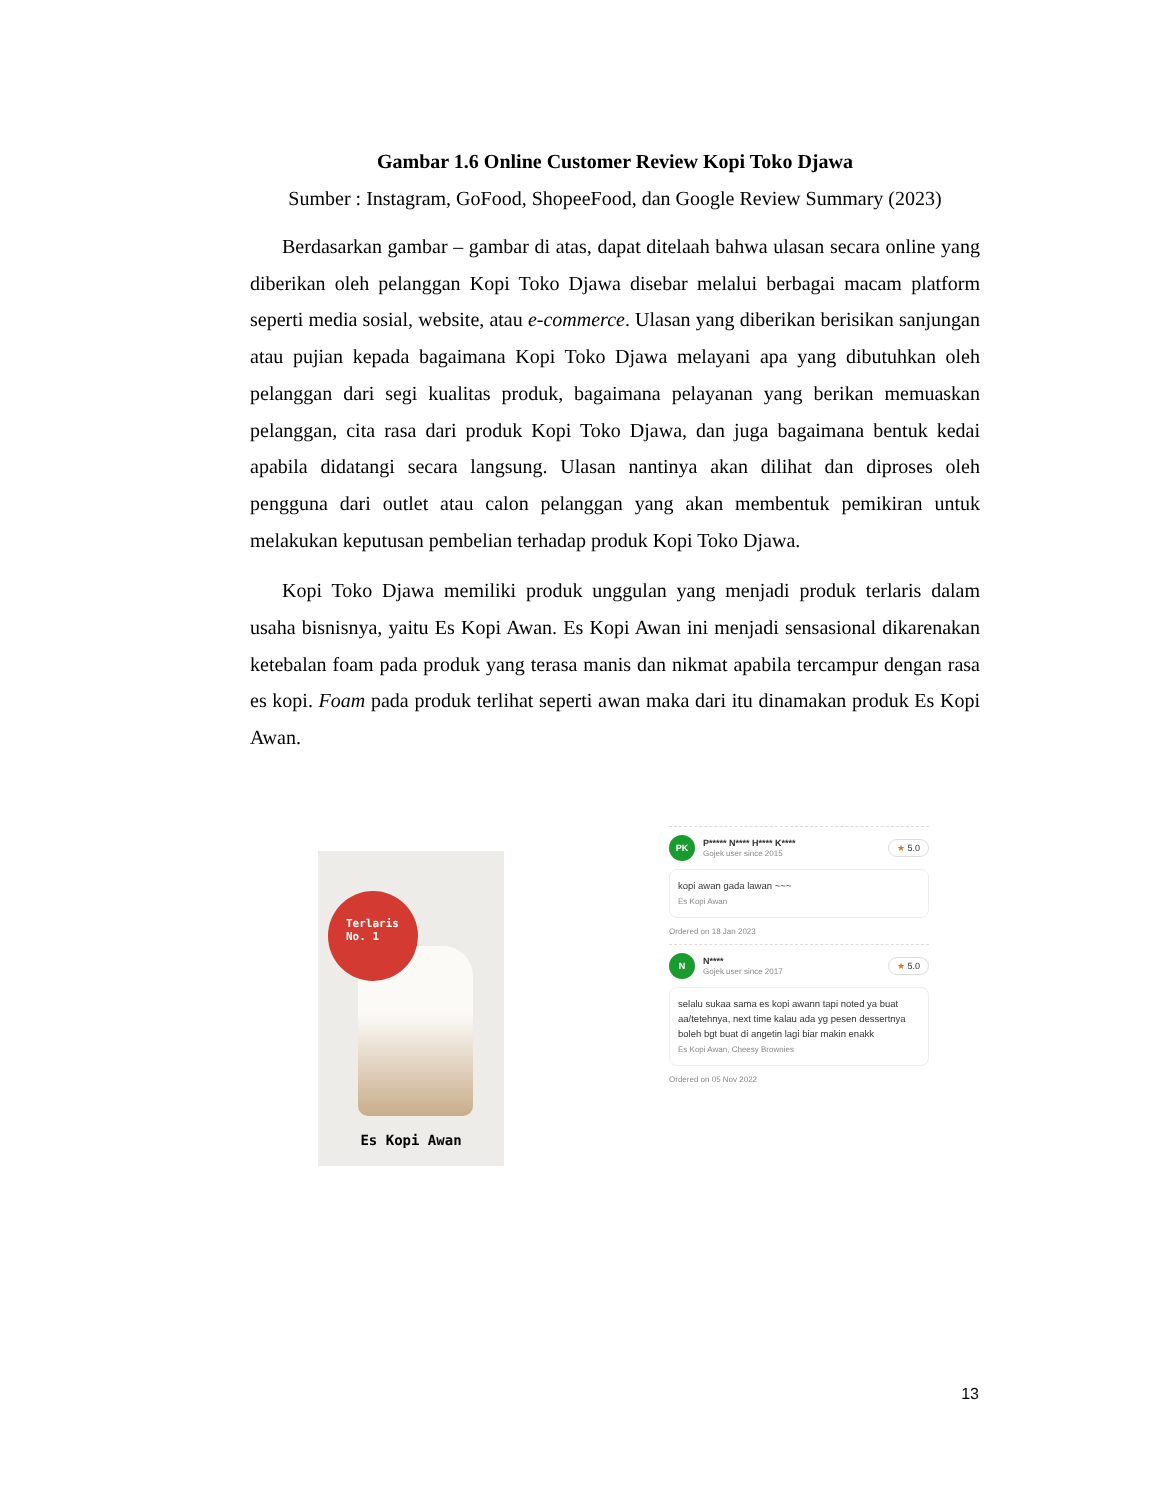Gambar 1.6 Online Customer Review Kopi Toko Djawa
Sumber : Instagram, GoFood, ShopeeFood, dan Google Review Summary (2023)
Berdasarkan gambar – gambar di atas, dapat ditelaah bahwa ulasan secara online yang diberikan oleh pelanggan Kopi Toko Djawa disebar melalui berbagai macam platform seperti media sosial, website, atau e-commerce. Ulasan yang diberikan berisikan sanjungan atau pujian kepada bagaimana Kopi Toko Djawa melayani apa yang dibutuhkan oleh pelanggan dari segi kualitas produk, bagaimana pelayanan yang berikan memuaskan pelanggan, cita rasa dari produk Kopi Toko Djawa, dan juga bagaimana bentuk kedai apabila didatangi secara langsung. Ulasan nantinya akan dilihat dan diproses oleh pengguna dari outlet atau calon pelanggan yang akan membentuk pemikiran untuk melakukan keputusan pembelian terhadap produk Kopi Toko Djawa.
Kopi Toko Djawa memiliki produk unggulan yang menjadi produk terlaris dalam usaha bisnisnya, yaitu Es Kopi Awan. Es Kopi Awan ini menjadi sensasional dikarenakan ketebalan foam pada produk yang terasa manis dan nikmat apabila tercampur dengan rasa es kopi. Foam pada produk terlihat seperti awan maka dari itu dinamakan produk Es Kopi Awan.
Terlaris
No. 1
Es Kopi Awan
PK
P***** N**** H**** K****
Gojek user since 2015
★ 5.0
kopi awan gada lawan ~~~
Es Kopi Awan
Ordered on 18 Jan 2023
N
N****
Gojek user since 2017
★ 5.0
selalu sukaa sama es kopi awann tapi noted ya buat aa/tetehnya, next time kalau ada yg pesen dessertnya boleh bgt buat di angetin lagi biar makin enakk
Es Kopi Awan, Cheesy Brownies
Ordered on 05 Nov 2022
13